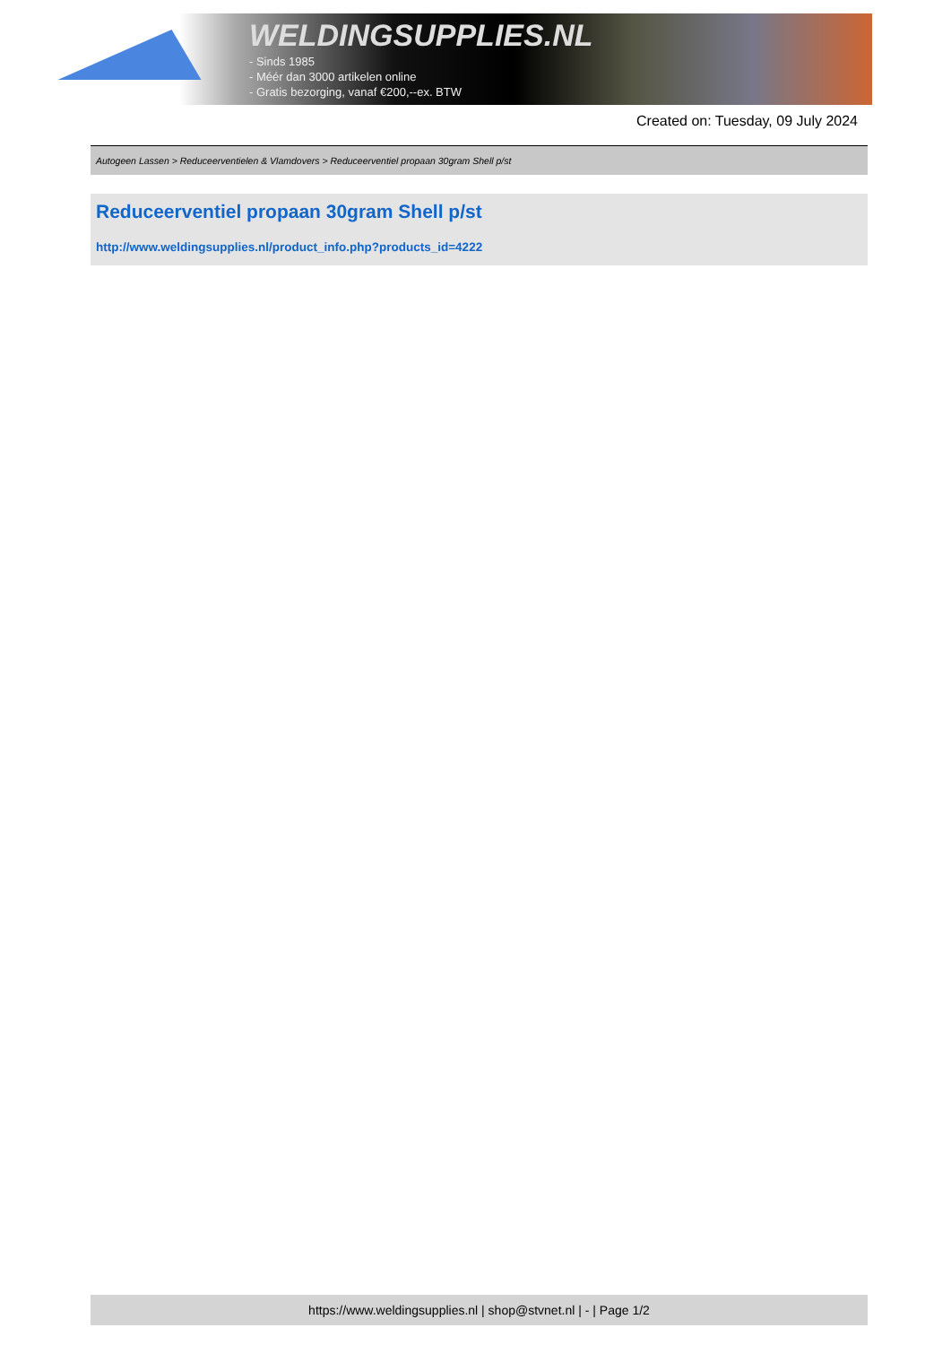WELDINGSUPPLIES.NL
- Sinds 1985
- Méér dan 3000 artikelen online
- Gratis bezorging, vanaf €200,--ex. BTW
Created on: Tuesday, 09 July 2024
Autogeen Lassen > Reduceerventielen & Vlamdovers > Reduceerventiel propaan 30gram Shell p/st
Reduceerventiel propaan 30gram Shell p/st
http://www.weldingsupplies.nl/product_info.php?products_id=4222
https://www.weldingsupplies.nl | shop@stvnet.nl | - | Page 1/2